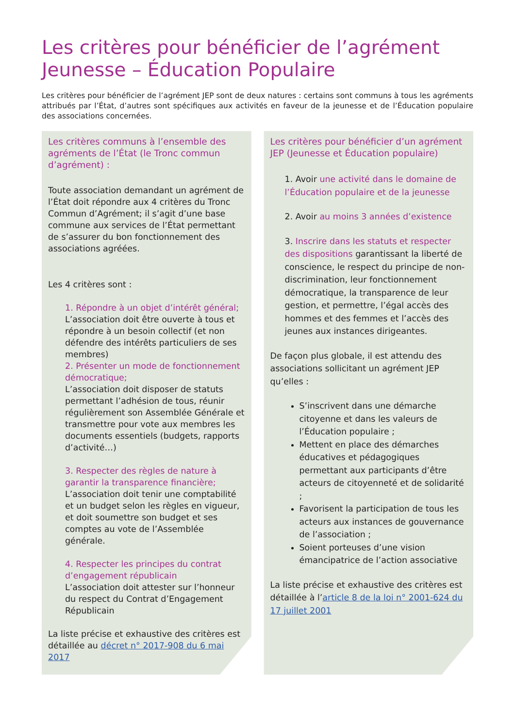Les critères pour bénéficier de l’agrément Jeunesse – Éducation Populaire
Les critères pour bénéficier de l’agrément JEP sont de deux natures : certains sont communs à tous les agréments attribués par l’État, d’autres sont spécifiques aux activités en faveur de la jeunesse et de l’Éducation populaire des associations concernées.
Les critères communs à l’ensemble des agréments de l’État (le Tronc commun d’agrément) :
Toute association demandant un agrément de l’État doit répondre aux 4 critères du Tronc Commun d’Agrément; il s’agit d’une base commune aux services de l’État permettant de s’assurer du bon fonctionnement des associations agréées.
Les 4 critères sont :
1. Répondre à un objet d’intérêt général;
L’association doit être ouverte à tous et répondre à un besoin collectif (et non défendre des intérêts particuliers de ses membres)
2. Présenter un mode de fonctionnement démocratique;
L’association doit disposer de statuts permettant l’adhésion de tous, réunir régulièrement son Assemblée Générale et transmettre pour vote aux membres les documents essentiels (budgets, rapports d’activité…)
3. Respecter des règles de nature à garantir la transparence financière;
L’association doit tenir une comptabilité et un budget selon les règles en vigueur, et doit soumettre son budget et ses comptes au vote de l’Assemblée générale.
4. Respecter les principes du contrat d’engagement républicain
L’association doit attester sur l’honneur du respect du Contrat d’Engagement Républicain
La liste précise et exhaustive des critères est détaillée au décret n° 2017-908 du 6 mai 2017
Les critères pour bénéficier d’un agrément JEP (Jeunesse et Éducation populaire)
1. Avoir une activité dans le domaine de l’Éducation populaire et de la jeunesse
2. Avoir au moins 3 années d’existence
3. Inscrire dans les statuts et respecter des dispositions garantissant la liberté de conscience, le respect du principe de non-discrimination, leur fonctionnement démocratique, la transparence de leur gestion, et permettre, l’égal accès des hommes et des femmes et l’accès des jeunes aux instances dirigeantes.
De façon plus globale, il est attendu des associations sollicitant un agrément JEP qu’elles :
S’inscrivent dans une démarche citoyenne et dans les valeurs de l’Éducation populaire ;
Mettent en place des démarches éducatives et pédagogiques permettant aux participants d’être acteurs de citoyenneté et de solidarité ;
Favorisent la participation de tous les acteurs aux instances de gouvernance de l’association ;
Soient porteuses d’une vision émancipatrice de l’action associative
La liste précise et exhaustive des critères est détaillée à l’article 8 de la loi n° 2001-624 du 17 juillet 2001